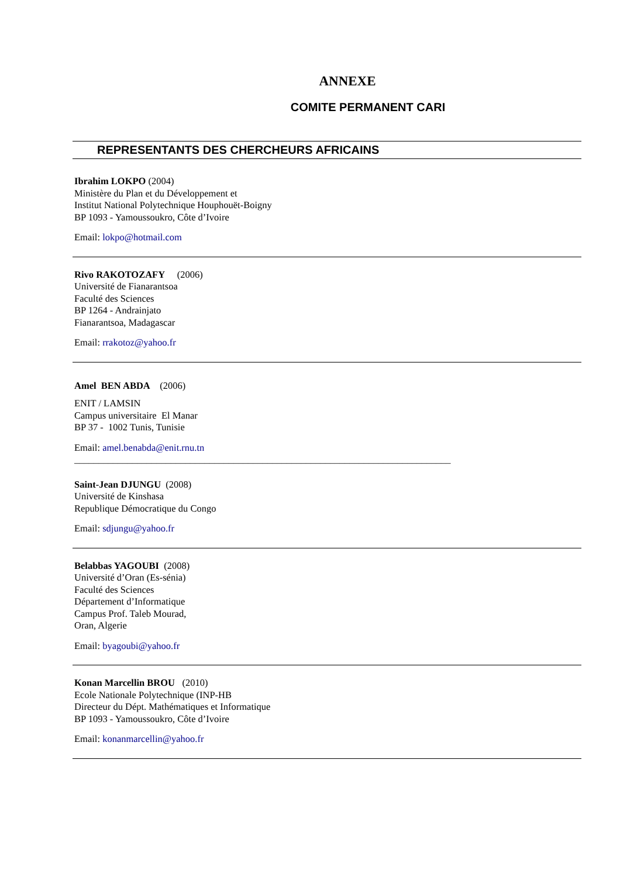ANNEXE
COMITE PERMANENT CARI
REPRESENTANTS DES CHERCHEURS AFRICAINS
Ibrahim LOKPO (2004)
Ministère du Plan et du Développement et
Institut National Polytechnique Houphouët-Boigny
BP 1093 - Yamoussoukro, Côte d’Ivoire
Email: lokpo@hotmail.com
Rivo RAKOTOZAFY (2006)
Université de Fianarantsoa
Faculté des Sciences
BP 1264 - Andrainjato
Fianarantsoa, Madagascar
Email: rrakotoz@yahoo.fr
Amel BEN ABDA (2006)
ENIT / LAMSIN
Campus universitaire El Manar
BP 37 - 1002 Tunis, Tunisie
Email: amel.benabda@enit.rnu.tn
______________________________________________________________________________
Saint-Jean DJUNGU (2008)
Université de Kinshasa
Republique Démocratique du Congo
Email: sdjungu@yahoo.fr
Belabbas YAGOUBI (2008)
Université d’Oran (Es-sénia)
Faculté des Sciences
Département d’Informatique
Campus Prof. Taleb Mourad,
Oran, Algerie
Email: byagoubi@yahoo.fr
Konan Marcellin BROU (2010)
Ecole Nationale Polytechnique (INP-HB
Directeur du Dépt. Mathématiques et Informatique
BP 1093 - Yamoussoukro, Côte d’Ivoire
Email: konanmarcellin@yahoo.fr